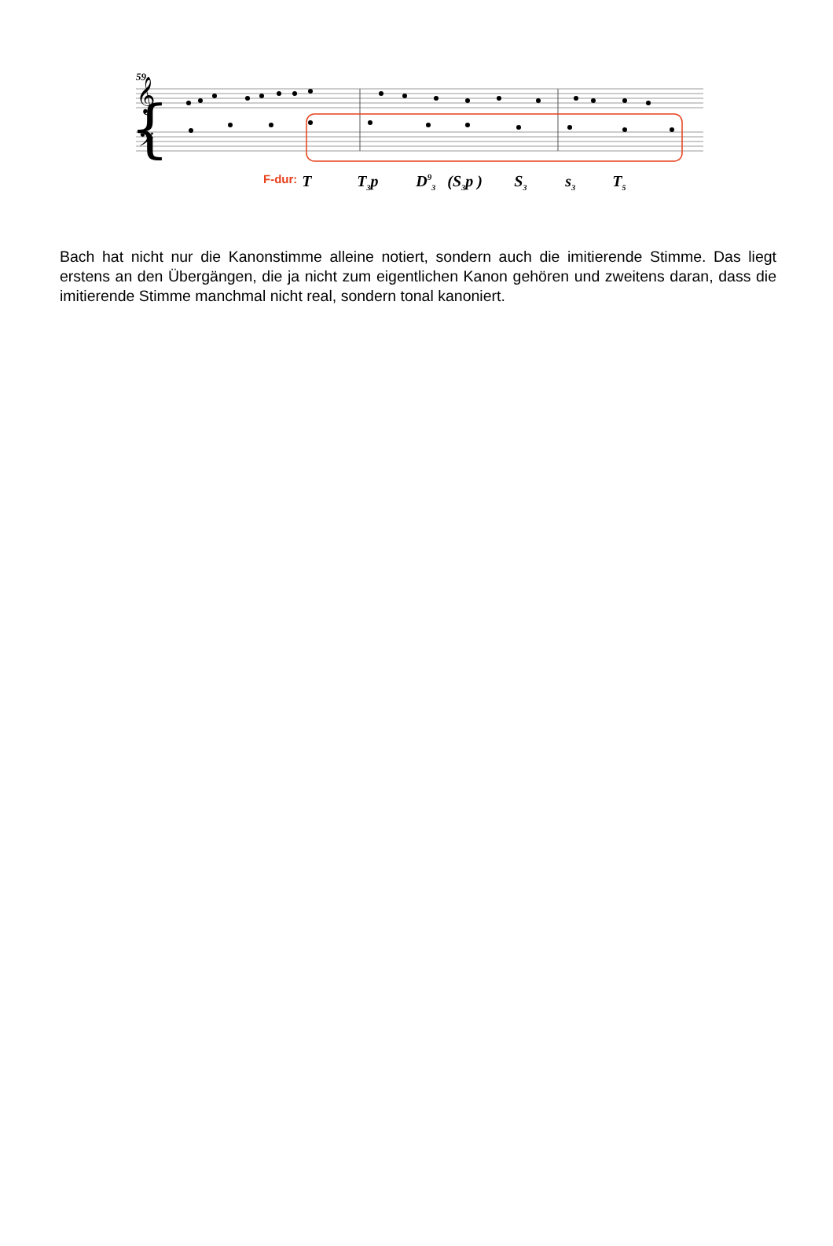59
{
𝄞
𝄢
F-dur: T T<sub>3</sub>p D<sup>9</sup><sub>3</sub> (S<sub>3</sub>p ) S<sub>3</sub> s<sub>3</sub> T<sub>5</sub>
Bach hat nicht nur die Kanonstimme alleine notiert, sondern auch die imitierende Stimme. Das liegt erstens an den Übergängen, die ja nicht zum eigentlichen Kanon gehören und zweitens daran, dass die imitierende Stimme manchmal nicht real, sondern tonal kanoniert.